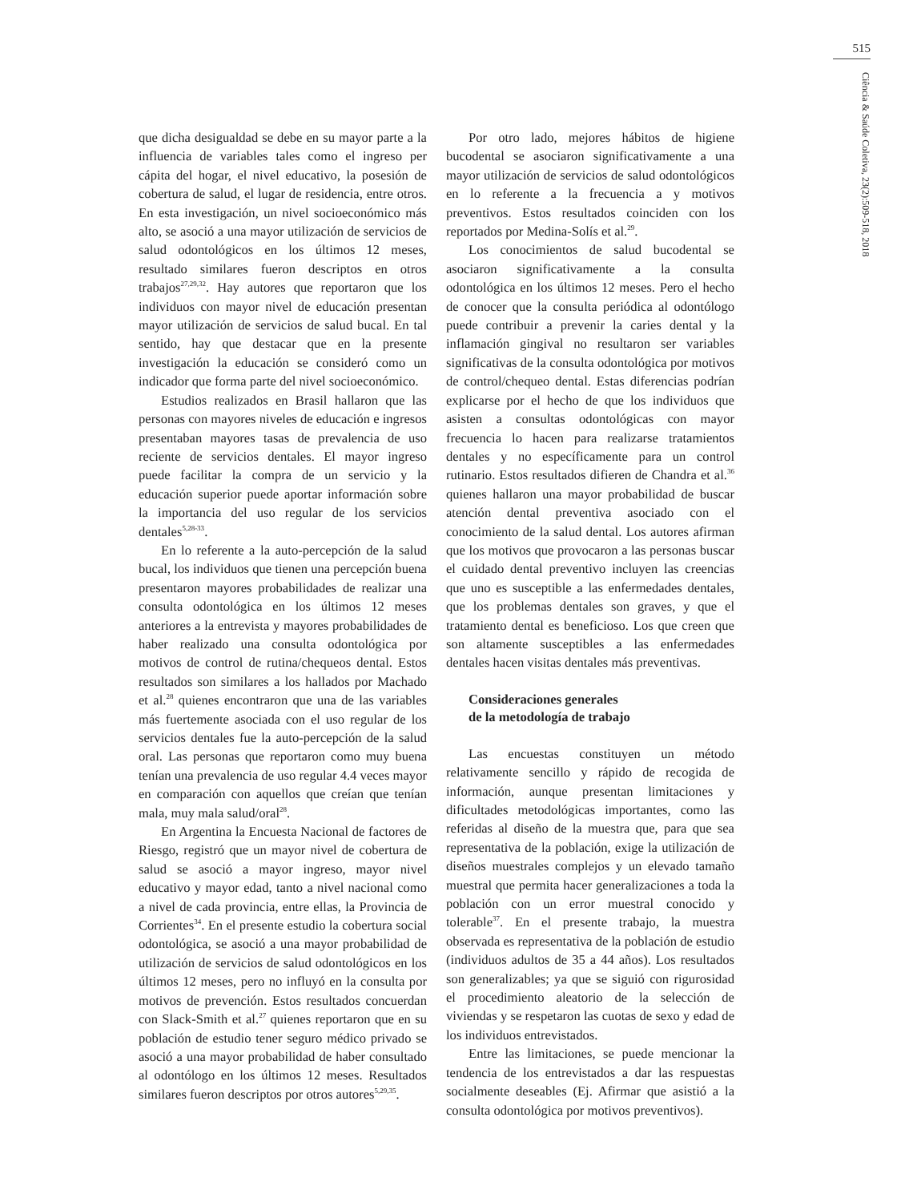515
Ciência & Saúde Coletiva, 23(2):509-518, 2018
que dicha desigualdad se debe en su mayor parte a la influencia de variables tales como el ingreso per cápita del hogar, el nivel educativo, la posesión de cobertura de salud, el lugar de residencia, entre otros. En esta investigación, un nivel socioeconómico más alto, se asoció a una mayor utilización de servicios de salud odontológicos en los últimos 12 meses, resultado similares fueron descriptos en otros trabajos<sup>27,29,32</sup>. Hay autores que reportaron que los individuos con mayor nivel de educación presentan mayor utilización de servicios de salud bucal. En tal sentido, hay que destacar que en la presente investigación la educación se consideró como un indicador que forma parte del nivel socioeconómico.
Estudios realizados en Brasil hallaron que las personas con mayores niveles de educación e ingresos presentaban mayores tasas de prevalencia de uso reciente de servicios dentales. El mayor ingreso puede facilitar la compra de un servicio y la educación superior puede aportar información sobre la importancia del uso regular de los servicios dentales<sup>5,28-33</sup>.
En lo referente a la auto-percepción de la salud bucal, los individuos que tienen una percepción buena presentaron mayores probabilidades de realizar una consulta odontológica en los últimos 12 meses anteriores a la entrevista y mayores probabilidades de haber realizado una consulta odontológica por motivos de control de rutina/chequeos dental. Estos resultados son similares a los hallados por Machado et al.<sup>28</sup> quienes encontraron que una de las variables más fuertemente asociada con el uso regular de los servicios dentales fue la auto-percepción de la salud oral. Las personas que reportaron como muy buena tenían una prevalencia de uso regular 4.4 veces mayor en comparación con aquellos que creían que tenían mala, muy mala salud/oral<sup>28</sup>.
En Argentina la Encuesta Nacional de factores de Riesgo, registró que un mayor nivel de cobertura de salud se asoció a mayor ingreso, mayor nivel educativo y mayor edad, tanto a nivel nacional como a nivel de cada provincia, entre ellas, la Provincia de Corrientes<sup>34</sup>. En el presente estudio la cobertura social odontológica, se asoció a una mayor probabilidad de utilización de servicios de salud odontológicos en los últimos 12 meses, pero no influyó en la consulta por motivos de prevención. Estos resultados concuerdan con Slack-Smith et al.<sup>27</sup> quienes reportaron que en su población de estudio tener seguro médico privado se asoció a una mayor probabilidad de haber consultado al odontólogo en los últimos 12 meses. Resultados similares fueron descriptos por otros autores<sup>5,29,35</sup>.
Por otro lado, mejores hábitos de higiene bucodental se asociaron significativamente a una mayor utilización de servicios de salud odontológicos en lo referente a la frecuencia a y motivos preventivos. Estos resultados coinciden con los reportados por Medina-Solís et al.<sup>29</sup>.
Los conocimientos de salud bucodental se asociaron significativamente a la consulta odontológica en los últimos 12 meses. Pero el hecho de conocer que la consulta periódica al odontólogo puede contribuir a prevenir la caries dental y la inflamación gingival no resultaron ser variables significativas de la consulta odontológica por motivos de control/chequeo dental. Estas diferencias podrían explicarse por el hecho de que los individuos que asisten a consultas odontológicas con mayor frecuencia lo hacen para realizarse tratamientos dentales y no específicamente para un control rutinario. Estos resultados difieren de Chandra et al.<sup>36</sup> quienes hallaron una mayor probabilidad de buscar atención dental preventiva asociado con el conocimiento de la salud dental. Los autores afirman que los motivos que provocaron a las personas buscar el cuidado dental preventivo incluyen las creencias que uno es susceptible a las enfermedades dentales, que los problemas dentales son graves, y que el tratamiento dental es beneficioso. Los que creen que son altamente susceptibles a las enfermedades dentales hacen visitas dentales más preventivas.
Consideraciones generales
de la metodología de trabajo
Las encuestas constituyen un método relativamente sencillo y rápido de recogida de información, aunque presentan limitaciones y dificultades metodológicas importantes, como las referidas al diseño de la muestra que, para que sea representativa de la población, exige la utilización de diseños muestrales complejos y un elevado tamaño muestral que permita hacer generalizaciones a toda la población con un error muestral conocido y tolerable<sup>37</sup>. En el presente trabajo, la muestra observada es representativa de la población de estudio (individuos adultos de 35 a 44 años). Los resultados son generalizables; ya que se siguió con rigurosidad el procedimiento aleatorio de la selección de viviendas y se respetaron las cuotas de sexo y edad de los individuos entrevistados.
Entre las limitaciones, se puede mencionar la tendencia de los entrevistados a dar las respuestas socialmente deseables (Ej. Afirmar que asistió a la consulta odontológica por motivos preventivos).